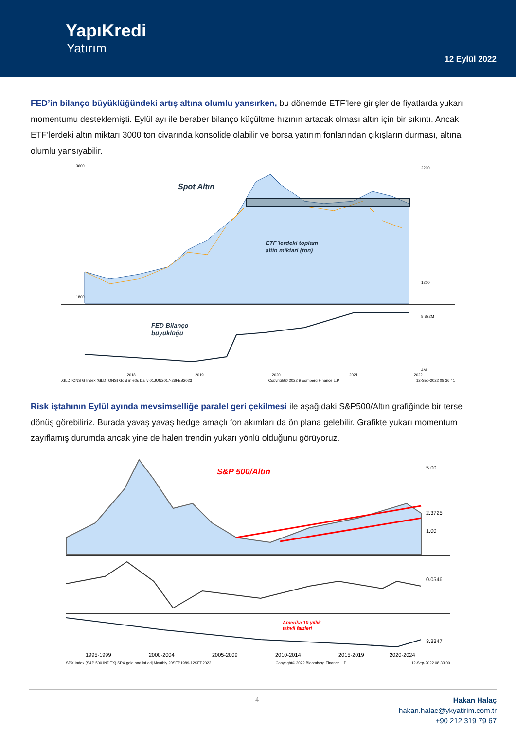YapıKredi
Yatırım
12 Eylül 2022
FED’in bilanço büyüklüğündeki artış altına olumlu yansırken, bu dönemde ETF’lere girişler de fiyatlarda yukarı momentumu desteklemişti. Eylül ayı ile beraber bilanço küçültme hızının artacak olması altın için bir sıkıntı. Ancak ETF’lerdeki altın miktarı 3000 ton civarında konsolide olabilir ve borsa yatırım fonlarından çıkışların durması, altına olumlu yansıyabilir.
Spot Altın
ETF`lerdeki toplam
altin miktari (ton)
FED Bilanço
büyüklüğü
3600
1800
2200
1200
8.822M
4M
2018
2019
2020
2021
2022
.GLDTONS G Index (GLDTONS) Gold in etfs Daily 01JUN2017-28FEB2023 Copyright© 2022 Bloomberg Finance L.P. 12-Sep-2022 08:36:41
Risk iştahının Eylül ayında mevsimselliğe paralel geri çekilmesi ile aşağıdaki S&P500/Altın grafiğinde bir terse dönüş görebiliriz. Burada yavaş yavaş hedge amaçlı fon akımları da ön plana gelebilir. Grafikte yukarı momentum zayıflamış durumda ancak yine de halen trendin yukarı yönlü olduğunu görüyoruz.
S&P 500/Altın
Amerika 10 yıllık
tahvil faizleri
5.00
1.00
2.3725
0.0546
3.3347
1995-1999
2000-2004
2005-2009
2010-2014
2015-2019
2020-2024
SPX Index (S&P 500 INDEX) SPX gold and inf adj Monthly 20SEP1989-12SEP2022 Copyright© 2022 Bloomberg Finance L.P. 12-Sep-2022 08:33:00
4
Hakan Halaç
hakan.halac@ykyatirim.com.tr
+90 212 319 79 67